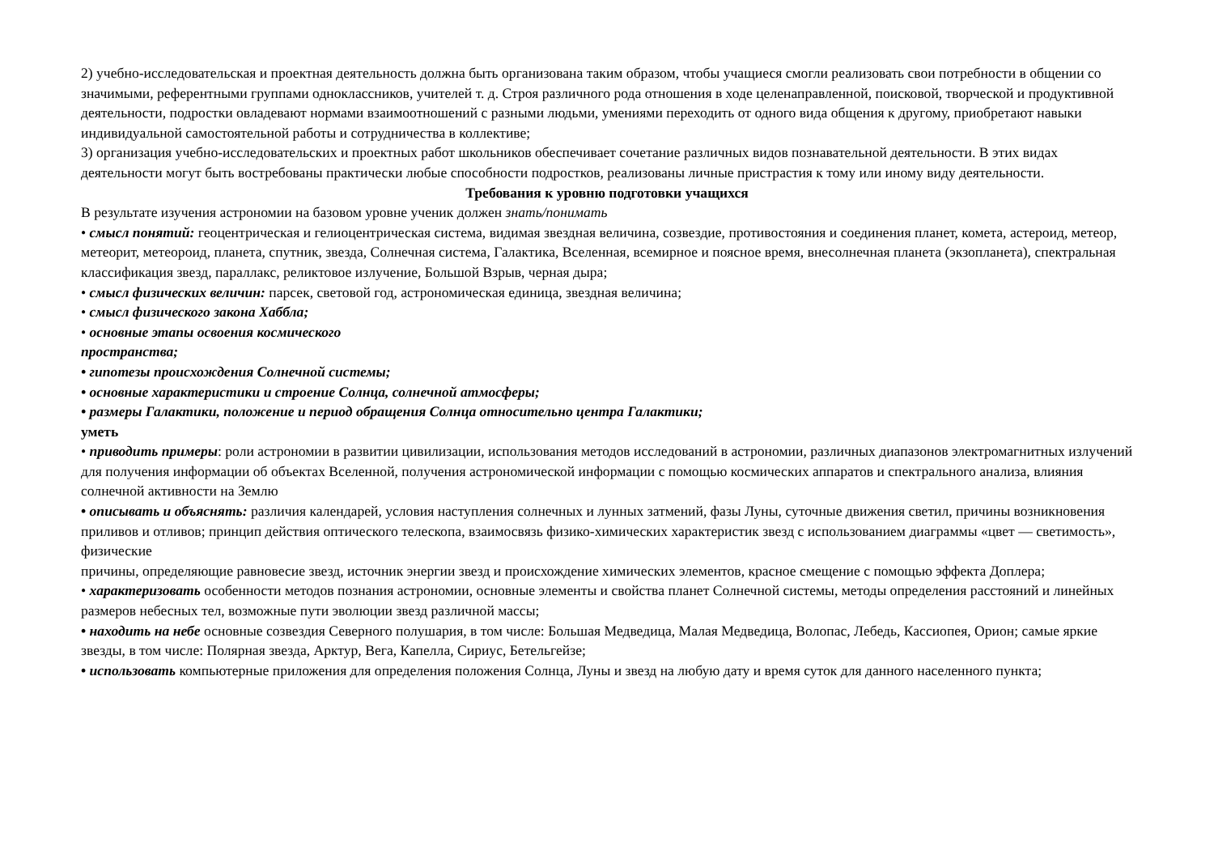2) учебно-исследовательская и проектная деятельность должна быть организована таким образом, чтобы учащиеся смогли реализовать свои потребности в общении со значимыми, референтными группами одноклассников, учителей т. д. Строя различного рода отношения в ходе целенаправленной, поисковой, творческой и продуктивной деятельности, подростки овладевают нормами взаимоотношений с разными людьми, умениями переходить от одного вида общения к другому, приобретают навыки индивидуальной самостоятельной работы и сотрудничества в коллективе;
3) организация учебно-исследовательских и проектных работ школьников обеспечивает сочетание различных видов познавательной деятельности. В этих видах деятельности могут быть востребованы практически любые способности подростков, реализованы личные пристрастия к тому или иному виду деятельности.
Требования к уровню подготовки учащихся
В результате изучения астрономии на базовом уровне ученик должен знать/понимать
• смысл понятий: геоцентрическая и гелиоцентрическая система, видимая звездная величина, созвездие, противостояния и соединения планет, комета, астероид, метеор, метеорит, метеороид, планета, спутник, звезда, Солнечная система, Галактика, Вселенная, всемирное и поясное время, внесолнечная планета (экзопланета), спектральная классификация звезд, параллакс, реликтовое излучение, Большой Взрыв, черная дыра;
• смысл физических величин: парсек, световой год, астрономическая единица, звездная величина;
• смысл физического закона Хаббла;
• основные этапы освоения космического
пространства;
• гипотезы происхождения Солнечной системы;
• основные характеристики и строение Солнца, солнечной атмосферы;
• размеры Галактики, положение и период обращения Солнца относительно центра Галактики;
уметь
• приводить примеры: роли астрономии в развитии цивилизации, использования методов исследований в астрономии, различных диапазонов электромагнитных излучений для получения информации об объектах Вселенной, получения астрономической информации с помощью космических аппаратов и спектрального анализа, влияния солнечной активности на Землю
• описывать и объяснять: различия календарей, условия наступления солнечных и лунных затмений, фазы Луны, суточные движения светил, причины возникновения приливов и отливов; принцип действия оптического телескопа, взаимосвязь физико-химических характеристик звезд с использованием диаграммы «цвет — светимость», физические
причины, определяющие равновесие звезд, источник энергии звезд и происхождение химических элементов, красное смещение с помощью эффекта Доплера;
• характеризовать особенности методов познания астрономии, основные элементы и свойства планет Солнечной системы, методы определения расстояний и линейных размеров небесных тел, возможные пути эволюции звезд различной массы;
• находить на небе основные созвездия Северного полушария, в том числе: Большая Медведица, Малая Медведица, Волопас, Лебедь, Кассиопея, Орион; самые яркие звезды, в том числе: Полярная звезда, Арктур, Вега, Капелла, Сириус, Бетельгейзе;
• использовать компьютерные приложения для определения положения Солнца, Луны и звезд на любую дату и время суток для данного населенного пункта;